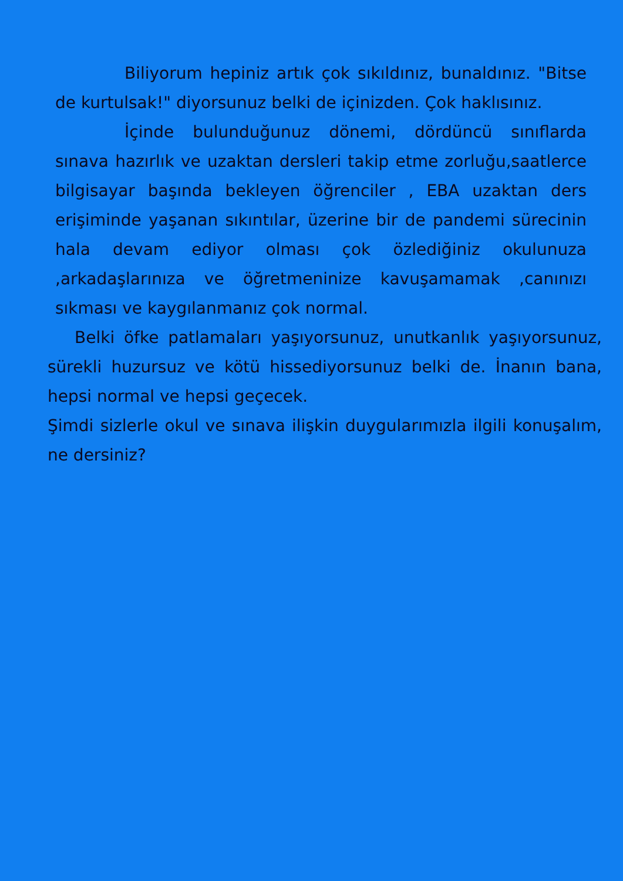Biliyorum hepiniz artık çok sıkıldınız, bunaldınız. "Bitse de kurtulsak!" diyorsunuz belki de içinizden. Çok haklısınız.
İçinde bulunduğunuz dönemi, dördüncü sınıflarda sınava hazırlık ve uzaktan dersleri takip etme zorluğu,saatlerce bilgisayar başında bekleyen öğrenciler , EBA uzaktan ders erişiminde yaşanan sıkıntılar, üzerine bir de pandemi sürecinin hala devam ediyor olması çok özlediğiniz okulunuza ,arkadaşlarınıza ve öğretmeninize kavuşamamak ,canınızı sıkması ve kaygılanmanız çok normal.
Belki öfke patlamaları yaşıyorsunuz, unutkanlık yaşıyorsunuz, sürekli huzursuz ve kötü hissediyorsunuz belki de. İnanın bana, hepsi normal ve hepsi geçecek.
Şimdi sizlerle okul ve sınava ilişkin duygularımızla ilgili konuşalım, ne dersiniz?